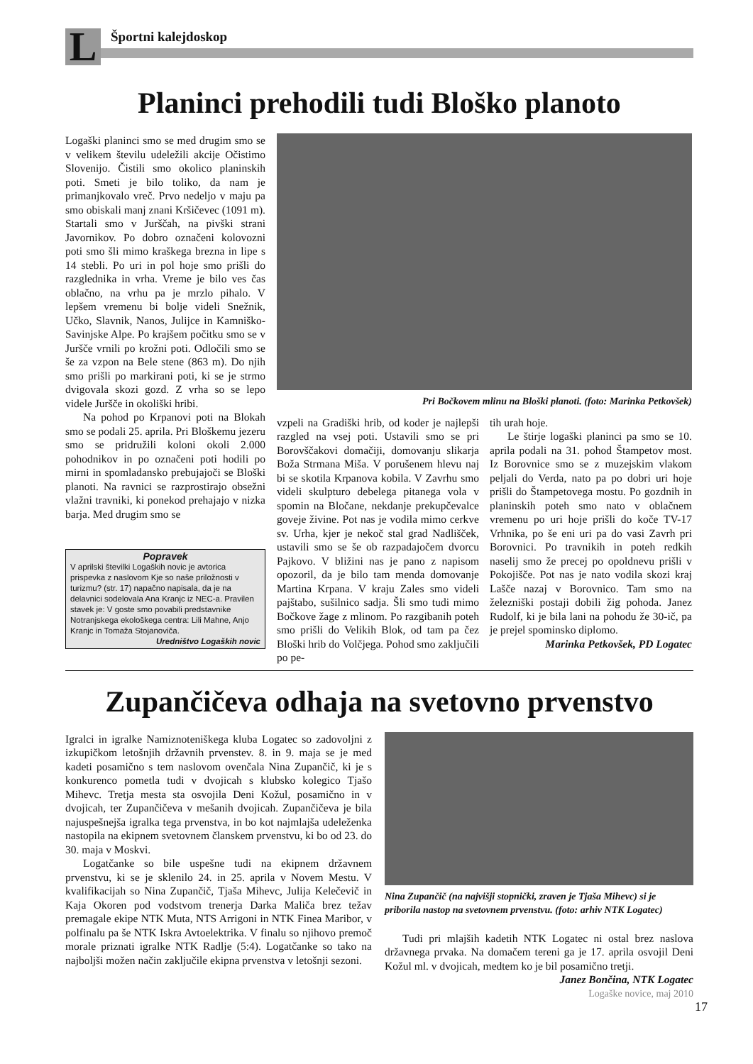L Športni kalejdoskop
Planinci prehodili tudi Bloško planoto
Logaški planinci smo se med drugim smo se v velikem številu udeležili akcije Očistimo Slovenijo. Čistili smo okolico planinskih poti. Smeti je bilo toliko, da nam je primanjkovalo vreč. Prvo nedeljo v maju pa smo obiskali manj znani Kršičevec (1091 m). Startali smo v Jurščah, na pivški strani Javornikov. Po dobro označeni kolovozni poti smo šli mimo kraškega brezna in lipe s 14 stebli. Po uri in pol hoje smo prišli do razglednika in vrha. Vreme je bilo ves čas oblačno, na vrhu pa je mrzlo pihalo. V lepšem vremenu bi bolje videli Snežnik, Učko, Slavnik, Nanos, Julijce in Kamniško-Savinjske Alpe. Po krajšem počitku smo se v Juršče vrnili po krožni poti. Odločili smo se še za vzpon na Bele stene (863 m). Do njih smo prišli po markirani poti, ki se je strmo dvigovala skozi gozd. Z vrha so se lepo videle Juršče in okoliški hribi.
Na pohod po Krpanovi poti na Blokah smo se podali 25. aprila. Pri Bloškemu jezeru smo se pridružili koloni okoli 2.000 pohodnikov in po označeni poti hodili po mirni in spomladansko prebujajoči se Bloški planoti. Na ravnici se razprostirajo obsežni vlažni travniki, ki ponekod prehajajo v nizka barja. Med drugim smo se
Popravek
V aprilski številki Logaških novic je avtorica prispevka z naslovom Kje so naše priložnosti v turizmu? (str. 17) napačno napisala, da je na delavnici sodelovala Ana Kranjc iz NEC-a. Pravilen stavek je: V goste smo povabili predstavnike Notranjskega ekološkega centra: Lili Mahne, Anjo Kranjc in Tomaža Stojanoviča.
Uredništvo Logaških novic
Pri Bočkovem mlinu na Bloški planoti. (foto: Marinka Petkovšek)
vzpeli na Gradiški hrib, od koder je najlepši razgled na vsej poti. Ustavili smo se pri Borovščakovi domačiji, domovanju slikarja Boža Strmana Miša. V porušenem hlevu naj bi se skotila Krpanova kobila. V Zavrhu smo videli skulpturo debelega pitanega vola v spomin na Bločane, nekdanje prekupčevalce goveje živine. Pot nas je vodila mimo cerkve sv. Urha, kjer je nekoč stal grad Nadlišček, ustavili smo se še ob razpadajočem dvorcu Pajkovo. V bližini nas je pano z napisom opozoril, da je bilo tam menda domovanje Martina Krpana. V kraju Zales smo videli pajštabo, sušilnico sadja. Šli smo tudi mimo Bočkove žage z mlinom. Po razgibanih poteh smo prišli do Velikih Blok, od tam pa čez Bloški hrib do Volčjega. Pohod smo zaključili po pe-
tih urah hoje.
Le štirje logaški planinci pa smo se 10. aprila podali na 31. pohod Štampetov most. Iz Borovnice smo se z muzejskim vlakom peljali do Verda, nato pa po dobri uri hoje prišli do Štampetovega mostu. Po gozdnih in planinskih poteh smo nato v oblačnem vremenu po uri hoje prišli do koče TV-17 Vrhnika, po še eni uri pa do vasi Zavrh pri Borovnici. Po travnikih in poteh redkih naselij smo že precej po opoldnevu prišli v Pokojišče. Pot nas je nato vodila skozi kraj Lašče nazaj v Borovnico. Tam smo na železniški postaji dobili žig pohoda. Janez Rudolf, ki je bila lani na pohodu že 30-ič, pa je prejel spominsko diplomo.
Marinka Petkovšek, PD Logatec
Zupančičeva odhaja na svetovno prvenstvo
Igralci in igralke Namiznoteniškega kluba Logatec so zadovoljni z izkupičkom letošnjih državnih prvenstev. 8. in 9. maja se je med kadeti posamično s tem naslovom ovenčala Nina Zupančič, ki je s konkurenco pometla tudi v dvojicah s klubsko kolegico Tjašo Mihevc. Tretja mesta sta osvojila Deni Kožul, posamično in v dvojicah, ter Zupančičeva v mešanih dvojicah. Zupančičeva je bila najuspešnejša igralka tega prvenstva, in bo kot najmlajša udeleženka nastopila na ekipnem svetovnem članskem prvenstvu, ki bo od 23. do 30. maja v Moskvi.
Logatčanke so bile uspešne tudi na ekipnem državnem prvenstvu, ki se je sklenilo 24. in 25. aprila v Novem Mestu. V kvalifikacijah so Nina Zupančič, Tjaša Mihevc, Julija Kelečevič in Kaja Okoren pod vodstvom trenerja Darka Maliča brez težav premagale ekipe NTK Muta, NTS Arrigoni in NTK Finea Maribor, v polfinalu pa še NTK Iskra Avtoelektrika. V finalu so njihovo premoč morale priznati igralke NTK Radlje (5:4). Logatčanke so tako na najboljši možen način zaključile ekipna prvenstva v letošnji sezoni.
Nina Zupančič (na najvišji stopnički, zraven je Tjaša Mihevc) si je priborila nastop na svetovnem prvenstvu. (foto: arhiv NTK Logatec)
Tudi pri mlajših kadetih NTK Logatec ni ostal brez naslova državnega prvaka. Na domačem tereni ga je 17. aprila osvojil Deni Kožul ml. v dvojicah, medtem ko je bil posamično tretji.
Janez Bončina, NTK Logatec
Logaške novice, maj 2010
17